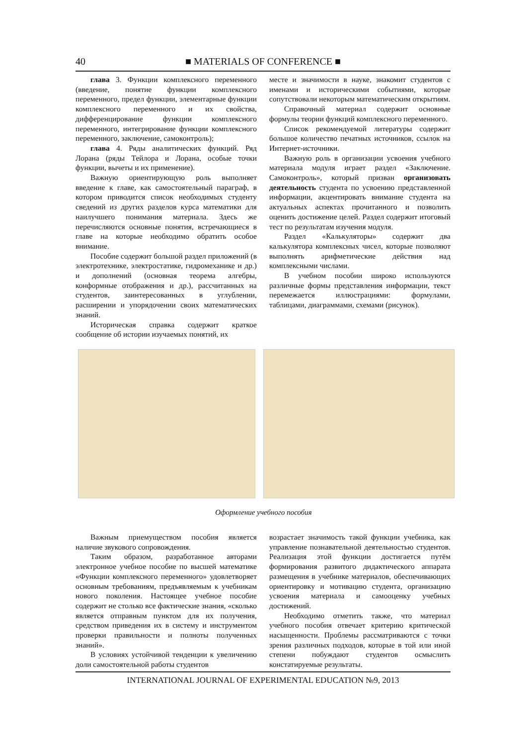40 ■ MATERIALS OF CONFERENCE ■
глава 3. Функции комплексного переменного (введение, понятие функции комплексного переменного, предел функции, элементарные функции комплексного переменного и их свойства, дифференцирование функции комплексного переменного, интегрирование функции комплексного переменного, заключение, самоконтроль);
глава 4. Ряды аналитических функций. Ряд Лорана (ряды Тейлора и Лорана, особые точки функции, вычеты и их применение).
Важную ориентирующую роль выполняет введение к главе, как самостоятельный параграф, в котором приводится список необходимых студенту сведений из других разделов курса математики для наилучшего понимания материала. Здесь же перечисляются основные понятия, встречающиеся в главе на которые необходимо обратить особое внимание.
Пособие содержит большой раздел приложений (в электротехнике, электростатике, гидромеханике и др.) и дополнений (основная теорема алгебры, конформные отображения и др.), рассчитанных на студентов, заинтересованных в углублении, расширении и упорядочении своих математических знаний.
Историческая справка содержит краткое сообщение об истории изучаемых понятий, их
месте и значимости в науке, знакомит студентов с именами и историческими событиями, которые сопутствовали некоторым математическим открытиям.
Справочный материал содержит основные формулы теории функций комплексного переменного.
Список рекомендуемой литературы содержит большое количество печатных источников, ссылок на Интернет-источники.
Важную роль в организации усвоения учебного материала модуля играет раздел «Заключение. Самоконтроль», который призван организовать деятельность студента по усвоению представленной информации, акцентировать внимание студента на актуальных аспектах прочитанного и позволить оценить достижение целей. Раздел содержит итоговый тест по результатам изучения модуля.
Раздел «Калькуляторы» содержит два калькулятора комплексных чисел, которые позволяют выполнять арифметические действия над комплексными числами.
В учебном пособии широко используются различные формы представления информации, текст перемежается иллюстрациями: формулами, таблицами, диаграммами, схемами (рисунок).
Оформление учебного пособия
Важным приемуществом пособия является наличие звукового сопровождения.
Таким образом, разработанное авторами электронное учебное пособие по высшей математике «Функции комплексного переменного» удовлетворяет основным требованиям, предъявляемым к учебникам нового поколения. Настоящее учебное пособие содержит не столько все фактические знания, «сколько является отправным пунктом для их получения, средством приведения их в систему и инструментом проверки правильности и полноты полученных знаний».
В условиях устойчивой тенденции к увеличению доли самостоятельной работы студентов
возрастает значимость такой функции учебника, как управление познавательной деятельностью студентов. Реализация этой функции достигается путём формирования развитого дидактического аппарата размещения в учебнике материалов, обеспечивающих ориентировку и мотивацию студента, организацию усвоения материала и самооценку учебных достижений.
Необходимо отметить также, что материал учебного пособия отвечает критерию критической насыщенности. Проблемы рассматриваются с точки зрения различных подходов, которые в той или иной степени побуждают студентов осмыслить констатируемые результаты.
INTERNATIONAL JOURNAL OF EXPERIMENTAL EDUCATION №9, 2013